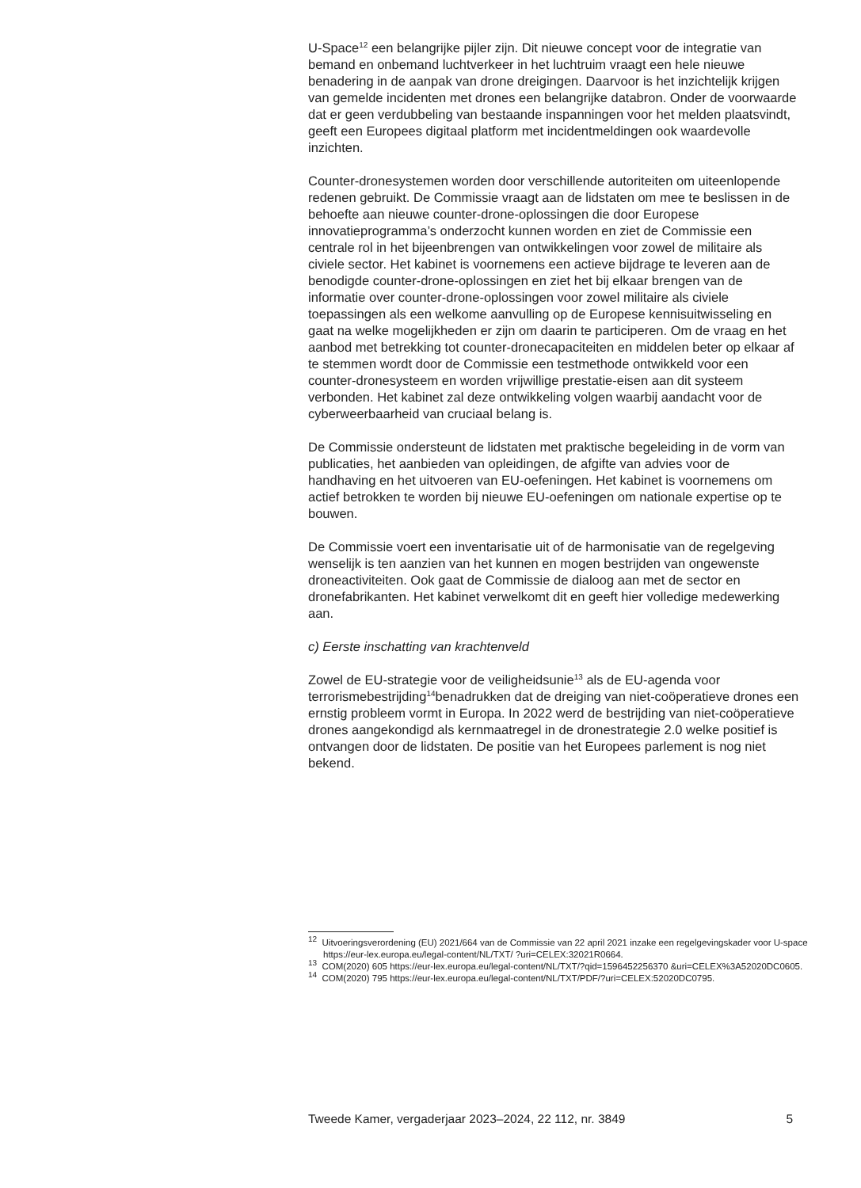U-Space<sup>12</sup> een belangrijke pijler zijn. Dit nieuwe concept voor de integratie van bemand en onbemand luchtverkeer in het luchtruim vraagt een hele nieuwe benadering in de aanpak van drone dreigingen. Daarvoor is het inzichtelijk krijgen van gemelde incidenten met drones een belangrijke databron. Onder de voorwaarde dat er geen verdubbeling van bestaande inspanningen voor het melden plaatsvindt, geeft een Europees digitaal platform met incidentmeldingen ook waardevolle inzichten.
Counter-dronesystemen worden door verschillende autoriteiten om uiteenlopende redenen gebruikt. De Commissie vraagt aan de lidstaten om mee te beslissen in de behoefte aan nieuwe counter-drone-oplossingen die door Europese innovatieprogramma’s onderzocht kunnen worden en ziet de Commissie een centrale rol in het bijeenbrengen van ontwikkelingen voor zowel de militaire als civiele sector. Het kabinet is voornemens een actieve bijdrage te leveren aan de benodigde counter-drone-oplossingen en ziet het bij elkaar brengen van de informatie over counter-drone-oplossingen voor zowel militaire als civiele toepassingen als een welkome aanvulling op de Europese kennisuitwisseling en gaat na welke mogelijkheden er zijn om daarin te participeren. Om de vraag en het aanbod met betrekking tot counter-dronecapaciteiten en middelen beter op elkaar af te stemmen wordt door de Commissie een testmethode ontwikkeld voor een counter-dronesysteem en worden vrijwillige prestatie-eisen aan dit systeem verbonden. Het kabinet zal deze ontwikkeling volgen waarbij aandacht voor de cyberweerbaarheid van cruciaal belang is.
De Commissie ondersteunt de lidstaten met praktische begeleiding in de vorm van publicaties, het aanbieden van opleidingen, de afgifte van advies voor de handhaving en het uitvoeren van EU-oefeningen. Het kabinet is voornemens om actief betrokken te worden bij nieuwe EU-oefeningen om nationale expertise op te bouwen.
De Commissie voert een inventarisatie uit of de harmonisatie van de regelgeving wenselijk is ten aanzien van het kunnen en mogen bestrijden van ongewenste droneactiviteiten. Ook gaat de Commissie de dialoog aan met de sector en dronefabrikanten. Het kabinet verwelkomt dit en geeft hier volledige medewerking aan.
c) Eerste inschatting van krachtenveld
Zowel de EU-strategie voor de veiligheidsunie<sup>13</sup> als de EU-agenda voor terrorismebestrijding<sup>14</sup>benadrukken dat de dreiging van niet-coöperatieve drones een ernstig probleem vormt in Europa. In 2022 werd de bestrijding van niet-coöperatieve drones aangekondigd als kernmaatregel in de dronestrategie 2.0 welke positief is ontvangen door de lidstaten. De positie van het Europees parlement is nog niet bekend.
<sup>12</sup> Uitvoeringsverordening (EU) 2021/664 van de Commissie van 22 april 2021 inzake een regelgevingskader voor U-space https://eur-lex.europa.eu/legal-content/NL/TXT/ ?uri=CELEX:32021R0664.
<sup>13</sup> COM(2020) 605 https://eur-lex.europa.eu/legal-content/NL/TXT/?qid=1596452256370 &uri=CELEX%3A52020DC0605.
<sup>14</sup> COM(2020) 795 https://eur-lex.europa.eu/legal-content/NL/TXT/PDF/?uri=CELEX:52020DC0795.
Tweede Kamer, vergaderjaar 2023–2024, 22 112, nr. 3849 5